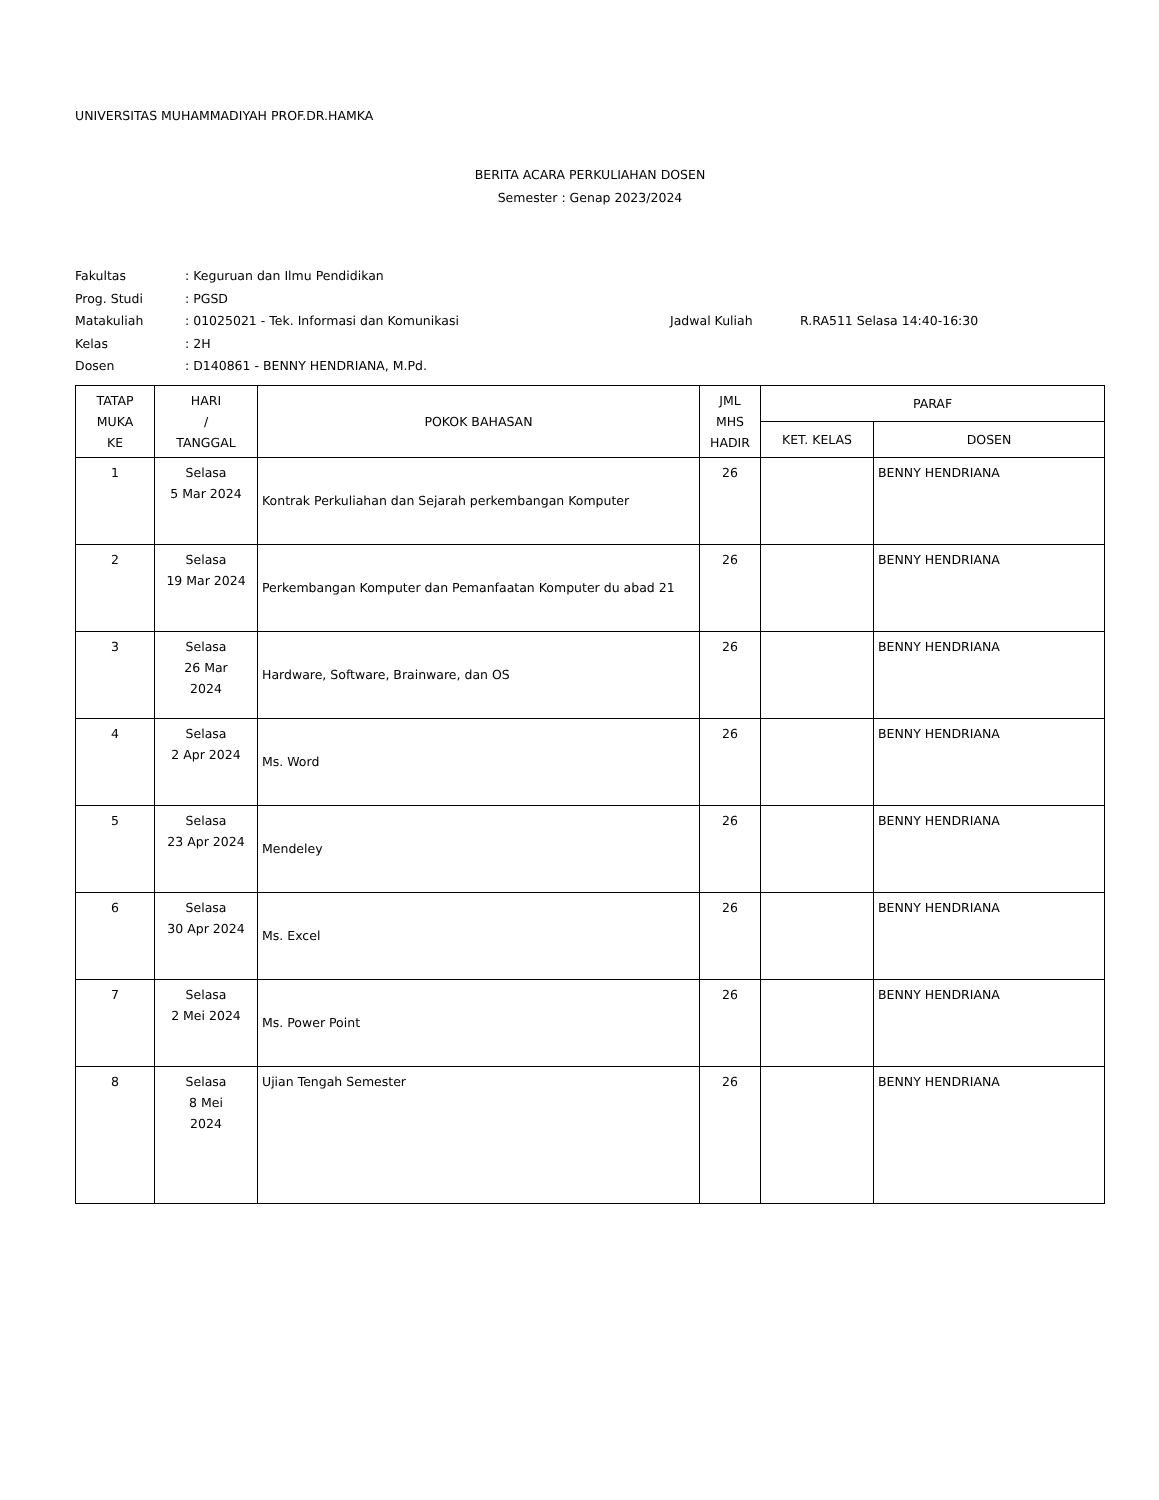UNIVERSITAS MUHAMMADIYAH PROF.DR.HAMKA
BERITA ACARA PERKULIAHAN DOSEN
Semester : Genap 2023/2024
Fakultas: Keguruan dan Ilmu Pendidikan
Prog. Studi: PGSD
Matakuliah: 01025021 - Tek. Informasi dan Komunikasi Jadwal Kuliah R.RA511 Selasa 14:40-16:30
Kelas: 2H
Dosen: D140861 - BENNY HENDRIANA, M.Pd.
| TATAP MUKA KE | HARI / TANGGAL | POKOK BAHASAN | JML MHS HADIR | PARAF | |
| --- | --- | --- | --- | --- | --- |
| | | | | KET. KELAS | DOSEN |
| 1 | Selasa 5 Mar 2024 | Kontrak Perkuliahan dan Sejarah perkembangan Komputer | 26 | | BENNY HENDRIANA |
| 2 | Selasa 19 Mar 2024 | Perkembangan Komputer dan Pemanfaatan Komputer du abad 21 | 26 | | BENNY HENDRIANA |
| 3 | Selasa 26 Mar 2024 | Hardware, Software, Brainware, dan OS | 26 | | BENNY HENDRIANA |
| 4 | Selasa 2 Apr 2024 | Ms. Word | 26 | | BENNY HENDRIANA |
| 5 | Selasa 23 Apr 2024 | Mendeley | 26 | | BENNY HENDRIANA |
| 6 | Selasa 30 Apr 2024 | Ms. Excel | 26 | | BENNY HENDRIANA |
| 7 | Selasa 2 Mei 2024 | Ms. Power Point | 26 | | BENNY HENDRIANA |
| 8 | Selasa 8 Mei 2024 | Ujian Tengah Semester | 26 | | BENNY HENDRIANA |